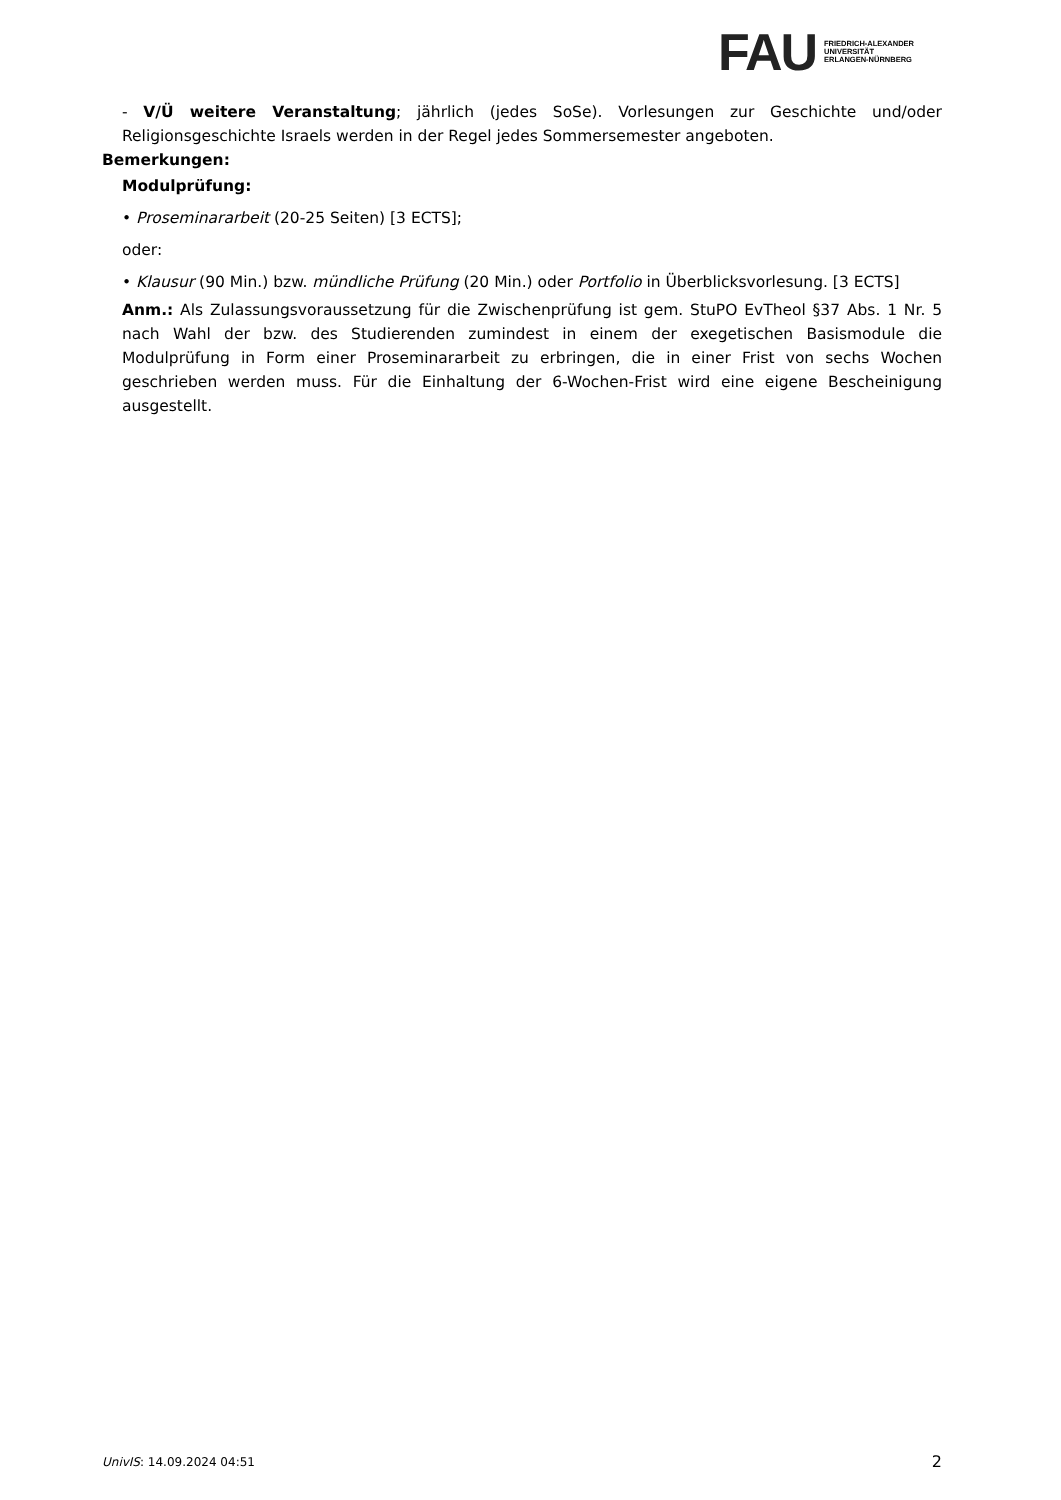FAU
FRIEDRICH-ALEXANDER
UNIVERSITÄT
ERLANGEN-NÜRNBERG
- V/Ü weitere Veranstaltung; jährlich (jedes SoSe). Vorlesungen zur Geschichte und/oder Religionsgeschichte Israels werden in der Regel jedes Sommersemester angeboten.
Bemerkungen:
Modulprüfung:
• Proseminararbeit (20-25 Seiten) [3 ECTS];
oder:
• Klausur (90 Min.) bzw. mündliche Prüfung (20 Min.) oder Portfolio in Überblicksvorlesung. [3 ECTS]
Anm.: Als Zulassungsvoraussetzung für die Zwischenprüfung ist gem. StuPO EvTheol §37 Abs. 1 Nr. 5 nach Wahl der bzw. des Studierenden zumindest in einem der exegetischen Basismodule die Modulprüfung in Form einer Proseminararbeit zu erbringen, die in einer Frist von sechs Wochen geschrieben werden muss. Für die Einhaltung der 6-Wochen-Frist wird eine eigene Bescheinigung ausgestellt.
UnivIS: 14.09.2024 04:51 2